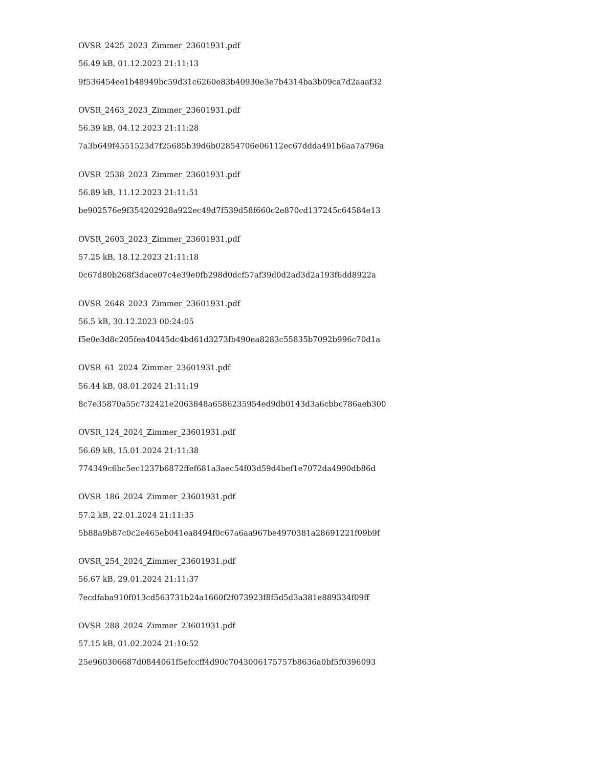OVSR_2425_2023_Zimmer_23601931.pdf
56.49 kB, 01.12.2023 21:11:13
9f536454ee1b48949bc59d31c6260e83b40930e3e7b4314ba3b09ca7d2aaaf32
OVSR_2463_2023_Zimmer_23601931.pdf
56.39 kB, 04.12.2023 21:11:28
7a3b649f4551523d7f25685b39d6b02854706e06112ec67ddda491b6aa7a796a
OVSR_2538_2023_Zimmer_23601931.pdf
56.89 kB, 11.12.2023 21:11:51
be902576e9f354202928a922ec49d7f539d58f660c2e870cd137245c64584e13
OVSR_2603_2023_Zimmer_23601931.pdf
57.25 kB, 18.12.2023 21:11:18
0c67d80b268f3dace07c4e39e0fb298d0dcf57af39d0d2ad3d2a193f6dd8922a
OVSR_2648_2023_Zimmer_23601931.pdf
56.5 kB, 30.12.2023 00:24:05
f5e0e3d8c205fea40445dc4bd61d3273fb490ea8283c55835b7092b996c70d1a
OVSR_61_2024_Zimmer_23601931.pdf
56.44 kB, 08.01.2024 21:11:19
8c7e35870a55c732421e2063848a6586235954ed9db0143d3a6cbbc786aeb300
OVSR_124_2024_Zimmer_23601931.pdf
56.69 kB, 15.01.2024 21:11:38
774349c6bc5ec1237b6872ffef681a3aec54f03d59d4bef1e7072da4990db86d
OVSR_186_2024_Zimmer_23601931.pdf
57.2 kB, 22.01.2024 21:11:35
5b88a9b87c0c2e465eb041ea8494f0c67a6aa967be4970381a28691221f09b9f
OVSR_254_2024_Zimmer_23601931.pdf
56.67 kB, 29.01.2024 21:11:37
7ecdfaba910f013cd563731b24a1660f2f073923f8f5d5d3a381e889334f09ff
OVSR_288_2024_Zimmer_23601931.pdf
57.15 kB, 01.02.2024 21:10:52
25e960306687d0844061f5efccff4d90c7043006175757b8636a0bf5f0396093